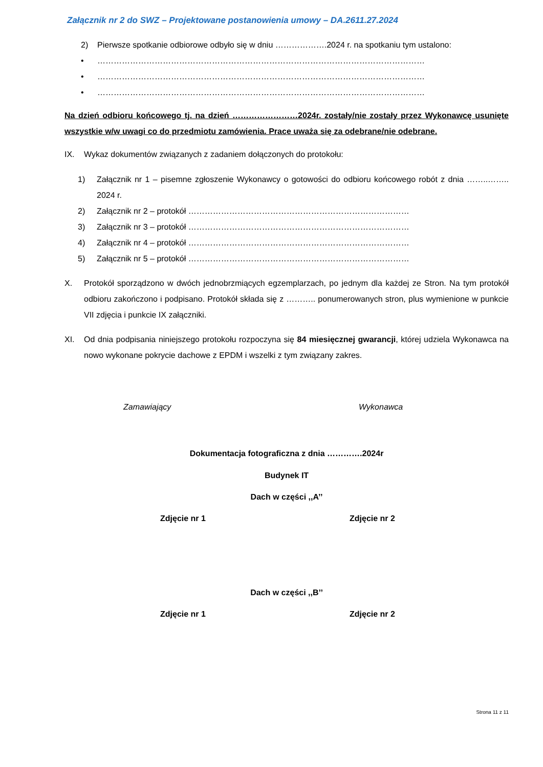Załącznik nr 2 do SWZ – Projektowane postanowienia umowy – DA.2611.27.2024
2) Pierwsze spotkanie odbiorowe odbyło się w dniu ……………….2024 r. na spotkaniu tym ustalono:
• …………………………………………………………………………………………………………
• …………………………………………………………………………………………………………
• …………………………………………………………………………………………………………
Na dzień odbioru końcowego tj. na dzień ……………………2024r. zostały/nie zostały przez Wykonawcę usunięte wszystkie w/w uwagi co do przedmiotu zamówienia. Prace uważa się za odebrane/nie odebrane.
IX. Wykaz dokumentów związanych z zadaniem dołączonych do protokołu:
1) Załącznik nr 1 – pisemne zgłoszenie Wykonawcy o gotowości do odbioru końcowego robót z dnia ……..…….. 2024 r.
2) Załącznik nr 2 – protokół ………………………………………………………………………
3) Załącznik nr 3 – protokół ………………………………………………………………………
4) Załącznik nr 4 – protokół ………………………………………………………………………
5) Załącznik nr 5 – protokół ………………………………………………………………………
X. Protokół sporządzono w dwóch jednobrzmiących egzemplarzach, po jednym dla każdej ze Stron. Na tym protokół odbioru zakończono i podpisano. Protokół składa się z ……….. ponumerowanych stron, plus wymienione w punkcie VII zdjęcia i punkcie IX załączniki.
XI. Od dnia podpisania niniejszego protokołu rozpoczyna się 84 miesięcznej gwarancji, której udziela Wykonawca na nowo wykonane pokrycie dachowe z EPDM i wszelki z tym związany zakres.
Zamawiający Wykonawca
Dokumentacja fotograficzna z dnia ………….2024r
Budynek IT
Dach w części ,,A’’
Zdjęcie nr 1 Zdjęcie nr 2
Dach w części ,,B’’
Zdjęcie nr 1 Zdjęcie nr 2
Strona 11 z 11